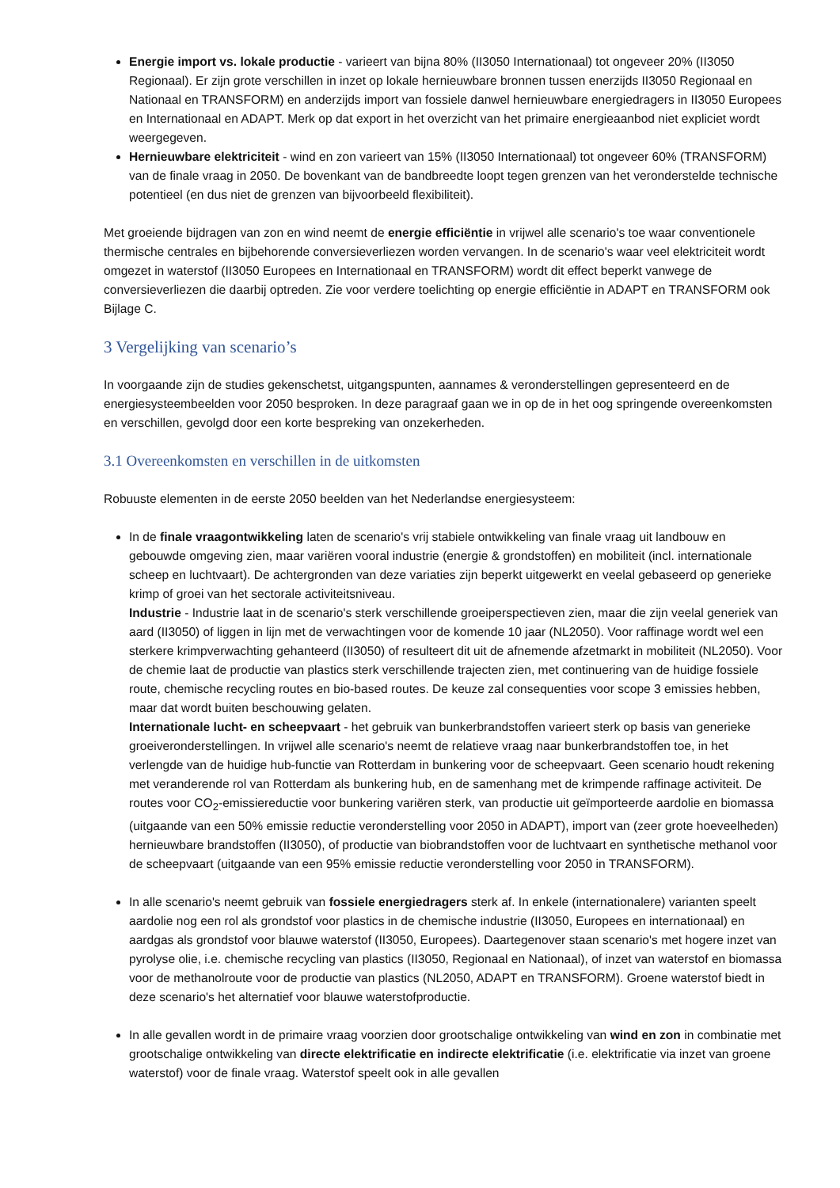Energie import vs. lokale productie - varieert van bijna 80% (II3050 Internationaal) tot ongeveer 20% (II3050 Regionaal). Er zijn grote verschillen in inzet op lokale hernieuwbare bronnen tussen enerzijds II3050 Regionaal en Nationaal en TRANSFORM) en anderzijds import van fossiele danwel hernieuwbare energiedragers in II3050 Europees en Internationaal en ADAPT. Merk op dat export in het overzicht van het primaire energieaanbod niet expliciet wordt weergegeven.
Hernieuwbare elektriciteit - wind en zon varieert van 15% (II3050 Internationaal) tot ongeveer 60% (TRANSFORM) van de finale vraag in 2050. De bovenkant van de bandbreedte loopt tegen grenzen van het veronderstelde technische potentieel (en dus niet de grenzen van bijvoorbeeld flexibiliteit).
Met groeiende bijdragen van zon en wind neemt de energie efficiëntie in vrijwel alle scenario's toe waar conventionele thermische centrales en bijbehorende conversieverliezen worden vervangen. In de scenario's waar veel elektriciteit wordt omgezet in waterstof (II3050 Europees en Internationaal en TRANSFORM) wordt dit effect beperkt vanwege de conversieverliezen die daarbij optreden. Zie voor verdere toelichting op energie efficiëntie in ADAPT en TRANSFORM ook Bijlage C.
3 Vergelijking van scenario’s
In voorgaande zijn de studies gekenschetst, uitgangspunten, aannames & veronderstellingen gepresenteerd en de energiesysteembeelden voor 2050 besproken. In deze paragraaf gaan we in op de in het oog springende overeenkomsten en verschillen, gevolgd door een korte bespreking van onzekerheden.
3.1 Overeenkomsten en verschillen in de uitkomsten
Robuuste elementen in de eerste 2050 beelden van het Nederlandse energiesysteem:
In de finale vraagontwikkeling laten de scenario's vrij stabiele ontwikkeling van finale vraag uit landbouw en gebouwde omgeving zien, maar variëren vooral industrie (energie & grondstoffen) en mobiliteit (incl. internationale scheep en luchtvaart). De achtergronden van deze variaties zijn beperkt uitgewerkt en veelal gebaseerd op generieke krimp of groei van het sectorale activiteitsniveau.
Industrie - Industrie laat in de scenario's sterk verschillende groeiperspectieven zien, maar die zijn veelal generiek van aard (II3050) of liggen in lijn met de verwachtingen voor de komende 10 jaar (NL2050). Voor raffinage wordt wel een sterkere krimpverwachting gehanteerd (II3050) of resulteert dit uit de afnemende afzetmarkt in mobiliteit (NL2050). Voor de chemie laat de productie van plastics sterk verschillende trajecten zien, met continuering van de huidige fossiele route, chemische recycling routes en bio-based routes. De keuze zal consequenties voor scope 3 emissies hebben, maar dat wordt buiten beschouwing gelaten.
Internationale lucht- en scheepvaart - het gebruik van bunkerbrandstoffen varieert sterk op basis van generieke groeiveronderstellingen. In vrijwel alle scenario's neemt de relatieve vraag naar bunkerbrandstoffen toe, in het verlengde van de huidige hub-functie van Rotterdam in bunkering voor de scheepvaart. Geen scenario houdt rekening met veranderende rol van Rotterdam als bunkering hub, en de samenhang met de krimpende raffinage activiteit. De routes voor CO<sub>2</sub>-emissiereductie voor bunkering variëren sterk, van productie uit geïmporteerde aardolie en biomassa (uitgaande van een 50% emissie reductie veronderstelling voor 2050 in ADAPT), import van (zeer grote hoeveelheden) hernieuwbare brandstoffen (II3050), of productie van biobrandstoffen voor de luchtvaart en synthetische methanol voor de scheepvaart (uitgaande van een 95% emissie reductie veronderstelling voor 2050 in TRANSFORM).
In alle scenario's neemt gebruik van fossiele energiedragers sterk af. In enkele (internationalere) varianten speelt aardolie nog een rol als grondstof voor plastics in de chemische industrie (II3050, Europees en internationaal) en aardgas als grondstof voor blauwe waterstof (II3050, Europees). Daartegenover staan scenario's met hogere inzet van pyrolyse olie, i.e. chemische recycling van plastics (II3050, Regionaal en Nationaal), of inzet van waterstof en biomassa voor de methanolroute voor de productie van plastics (NL2050, ADAPT en TRANSFORM). Groene waterstof biedt in deze scenario's het alternatief voor blauwe waterstofproductie.
In alle gevallen wordt in de primaire vraag voorzien door grootschalige ontwikkeling van wind en zon in combinatie met grootschalige ontwikkeling van directe elektrificatie en indirecte elektrificatie (i.e. elektrificatie via inzet van groene waterstof) voor de finale vraag. Waterstof speelt ook in alle gevallen